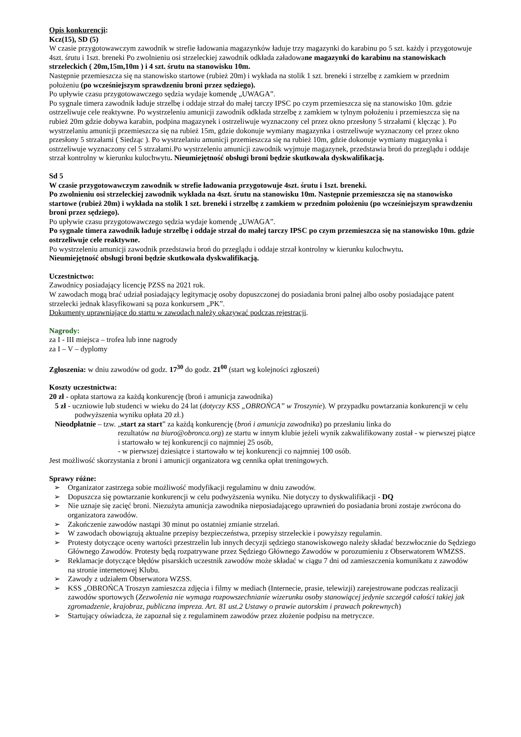Opis konkurencji:
Kcz(15), SD (5)
W czasie przygotowawczym zawodnik w strefie ładowania magazynków ładuje trzy magazynki do karabinu po 5 szt. każdy i przygotowuje 4szt. śrutu i 1szt. breneki Po zwolnieniu osi strzeleckiej zawodnik odkłada załadowane magazynki do karabinu na stanowiskach strzeleckich ( 20m,15m,10m ) i 4 szt. śrutu na stanowisku 10m.
Następnie przemieszcza się na stanowisko startowe (rubież 20m) i wykłada na stolik 1 szt. breneki i strzelbę z zamkiem w przednim położeniu (po wcześniejszym sprawdzeniu broni przez sędziego).
Po upływie czasu przygotowawczego sędzia wydaje komendę „UWAGA”.
Po sygnale timera zawodnik ładuje strzelbę i oddaje strzał do małej tarczy IPSC po czym przemieszcza się na stanowisko 10m. gdzie ostrzeliwuje cele reaktywne. Po wystrzeleniu amunicji zawodnik odkłada strzelbę z zamkiem w tylnym położeniu i przemieszcza się na rubież 20m gdzie dobywa karabin, podpina magazynek i ostrzeliwuje wyznaczony cel przez okno przesłony 5 strzałami ( klęcząc ). Po wystrzelaniu amunicji przemieszcza się na rubież 15m, gdzie dokonuje wymiany magazynka i ostrzeliwuje wyznaczony cel przez okno przesłony 5 strzałami ( Siedząc ). Po wystrzelaniu amunicji przemieszcza się na rubież 10m, gdzie dokonuje wymiany magazynka i ostrzeliwuje wyznaczony cel 5 strzałami.Po wystrzeleniu amunicji zawodnik wyjmuje magazynek, przedstawia broń do przeglądu i oddaje strzał kontrolny w kierunku kulochwytu. Nieumiejętność obsługi broni będzie skutkowała dyskwalifikacją.
Sd 5
W czasie przygotowawczym zawodnik w strefie ładowania przygotowuje 4szt. śrutu i 1szt. breneki.
Po zwolnieniu osi strzeleckiej zawodnik wykłada na 4szt. śrutu na stanowisku 10m. Następnie przemieszcza się na stanowisko startowe (rubież 20m) i wykłada na stolik 1 szt. breneki i strzelbę z zamkiem w przednim położeniu (po wcześniejszym sprawdzeniu broni przez sędziego).
Po upływie czasu przygotowawczego sędzia wydaje komendę „UWAGA”.
Po sygnale timera zawodnik ładuje strzelbę i oddaje strzał do małej tarczy IPSC po czym przemieszcza się na stanowisko 10m. gdzie ostrzeliwuje cele reaktywne.
Po wystrzeleniu amunicji zawodnik przedstawia broń do przeglądu i oddaje strzał kontrolny w kierunku kulochwytu.
Nieumiejętność obsługi broni będzie skutkowała dyskwalifikacją.
Uczestnictwo:
Zawodnicy posiadający licencję PZSS na 2021 rok.
W zawodach mogą brać udział posiadający legitymację osoby dopuszczonej do posiadania broni palnej albo osoby posiadające patent strzelecki jednak klasyfikowani są poza konkursem „PK”.
Dokumenty uprawniające do startu w zawodach należy okazywać podczas rejestracji.
Nagrody:
za I - III miejsca – trofea lub inne nagrody
za I – V – dyplomy
Zgłoszenia: w dniu zawodów od godz. 17<sup>30</sup> do godz. 21<sup>00</sup> (start wg kolejności zgłoszeń)
Koszty uczestnictwa:
20 zł - opłata startowa za każdą konkurencję (broń i amunicja zawodnika)
5 zł - uczniowie lub studenci w wieku do 24 lat (dotyczy KSS „OBROŃCA” w Troszynie). W przypadku powtarzania konkurencji w celu podwyższenia wyniku opłata 20 zł.)
Nieodpłatnie – tzw. „start za start” za każdą konkurencję (broń i amunicja zawodnika) po przesłaniu linka do
rezultatów na biuro@obronca.org) ze startu w innym klubie jeżeli wynik zakwalifikowany został - w pierwszej piątce i startowało w tej konkurencji co najmniej 25 osób,
- w pierwszej dziesiątce i startowało w tej konkurencji co najmniej 100 osób.
Jest możliwość skorzystania z broni i amunicji organizatora wg cennika opłat treningowych.
Sprawy różne:
➢ Organizator zastrzega sobie możliwość modyfikacji regulaminu w dniu zawodów.
➢ Dopuszcza się powtarzanie konkurencji w celu podwyższenia wyniku. Nie dotyczy to dyskwalifikacji - DQ
➢ Nie uznaje się zacięć broni. Niezużyta amunicja zawodnika nieposiadającego uprawnień do posiadania broni zostaje zwrócona do organizatora zawodów.
➢ Zakończenie zawodów nastąpi 30 minut po ostatniej zmianie strzelań.
➢ W zawodach obowiązują aktualne przepisy bezpieczeństwa, przepisy strzeleckie i powyższy regulamin.
➢ Protesty dotyczące oceny wartości przestrzelin lub innych decyzji sędziego stanowiskowego należy składać bezzwłocznie do Sędziego Głównego Zawodów. Protesty będą rozpatrywane przez Sędziego Głównego Zawodów w porozumieniu z Obserwatorem WMZSS.
➢ Reklamacje dotyczące błędów pisarskich uczestnik zawodów może składać w ciągu 7 dni od zamieszczenia komunikatu z zawodów na stronie internetowej Klubu.
➢ Zawody z udziałem Obserwatora WZSS.
➢ KSS „OBROŃCA Troszyn zamieszcza zdjęcia i filmy w mediach (Internecie, prasie, telewizji) zarejestrowane podczas realizacji zawodów sportowych (Zezwolenia nie wymaga rozpowszechnianie wizerunku osoby stanowiącej jedynie szczegół całości takiej jak zgromadzenie, krajobraz, publiczna impreza. Art. 81 ust.2 Ustawy o prawie autorskim i prawach pokrewnych)
➢ Startujący oświadcza, że zapoznał się z regulaminem zawodów przez złożenie podpisu na metryczce.